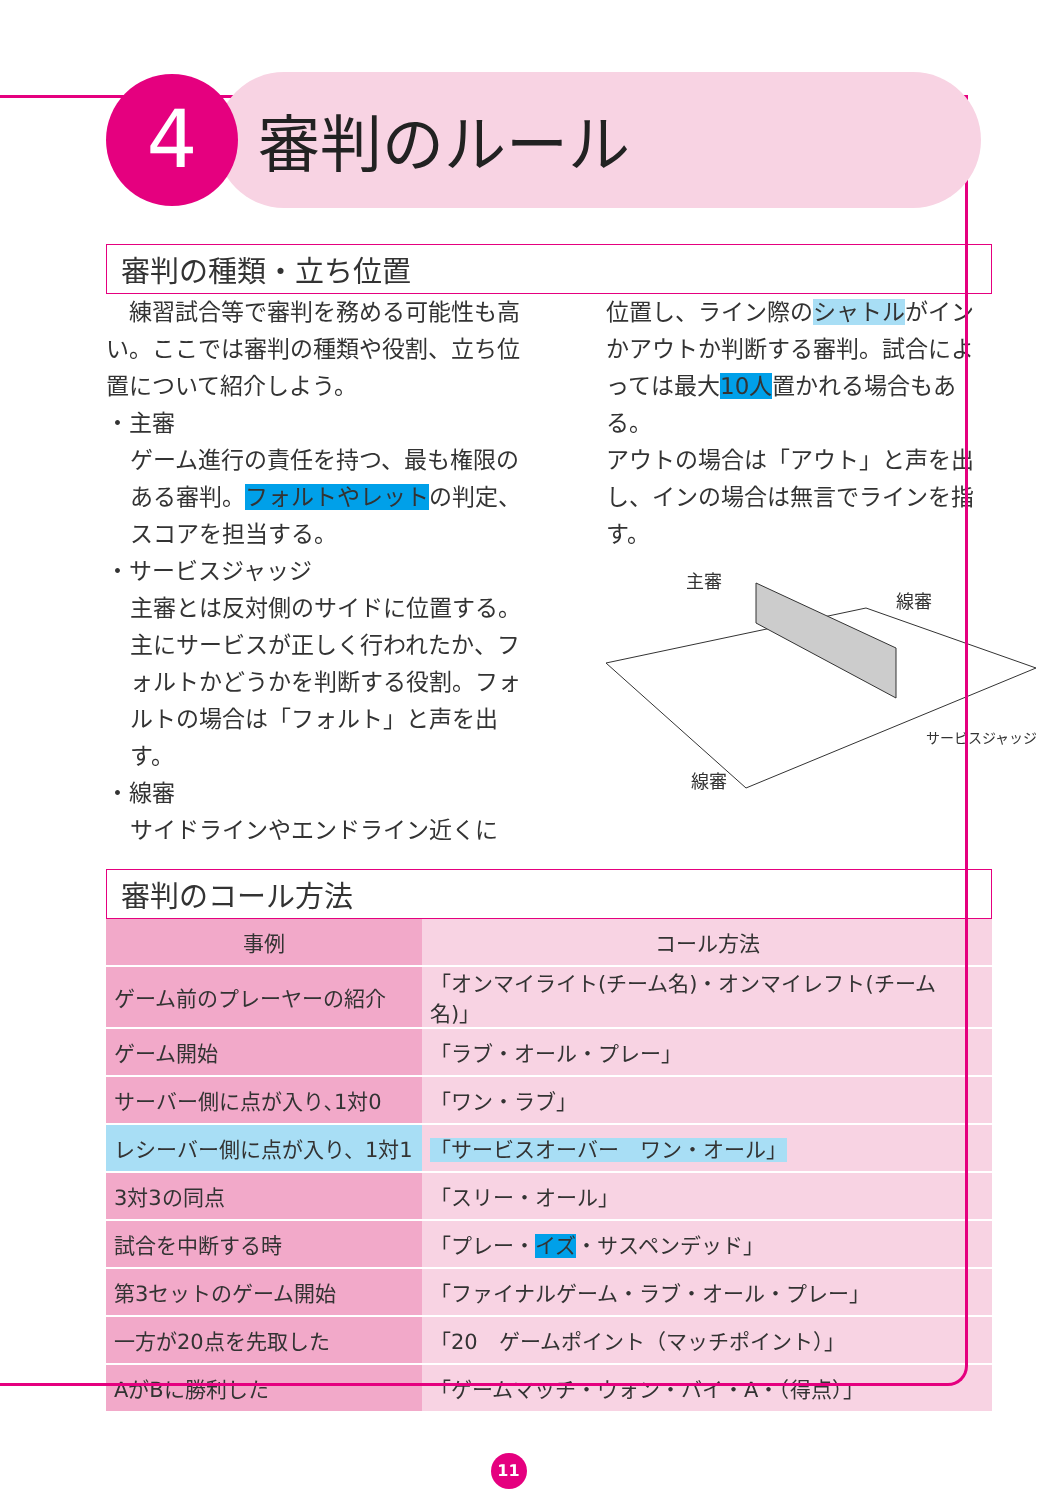4
審判のルール
審判の種類・立ち位置
　練習試合等で審判を務める可能性も高い。ここでは審判の種類や役割、立ち位置について紹介しよう。
・主審
ゲーム進行の責任を持つ、最も権限のある審判。フォルトやレットの判定、スコアを担当する。
・サービスジャッジ
主審とは反対側のサイドに位置する。主にサービスが正しく行われたか、フォルトかどうかを判断する役割。フォルトの場合は「フォルト」と声を出す。
・線審
サイドラインやエンドライン近くに
位置し、ライン際のシャトルがインかアウトか判断する審判。試合によっては最大10人置かれる場合もある。
アウトの場合は「アウト」と声を出し、インの場合は無言でラインを指す。
主審
線審
サービスジャッジ
線審
審判のコール方法
| 事例 | コール方法 |
| --- | --- |
| ゲーム前のプレーヤーの紹介 | 「オンマイライト(チーム名)・オンマイレフト(チーム名)」 |
| ゲーム開始 | 「ラブ・オール・プレー」 |
| サーバー側に点が入り､1対0 | 「ワン・ラブ」 |
| レシーバー側に点が入り、1対1 | 「サービスオーバー ワン・オール」 |
| 3対3の同点 | 「スリー・オール」 |
| 試合を中断する時 | 「プレー・ イズ ・サスペンデッド」 |
| 第3セットのゲーム開始 | 「ファイナルゲーム・ラブ・オール・プレー」 |
| 一方が20点を先取した | 「20 ゲームポイント（マッチポイント）」 |
| AがBに勝利した | 「ゲームマッチ・ウォン・バイ・A・（得点）」 |
11